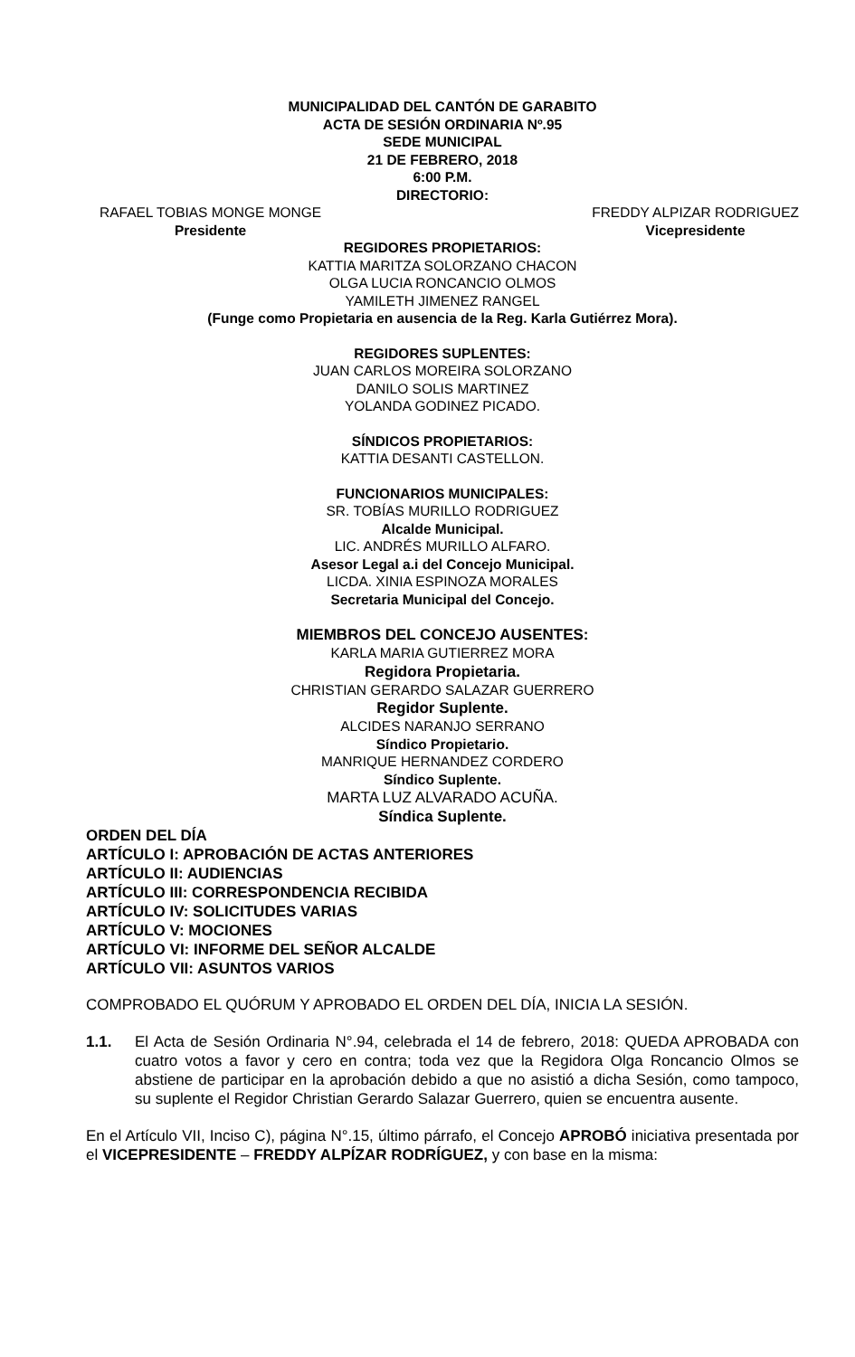MUNICIPALIDAD DEL CANTÓN DE GARABITO
ACTA DE SESIÓN ORDINARIA Nº.95
SEDE MUNICIPAL
21 DE FEBRERO, 2018
6:00 P.M.
DIRECTORIO:
RAFAEL TOBIAS MONGE MONGE
Presidente
FREDDY ALPIZAR RODRIGUEZ
Vicepresidente
REGIDORES PROPIETARIOS:
KATTIA MARITZA SOLORZANO CHACON
OLGA LUCIA RONCANCIO OLMOS
YAMILETH JIMENEZ RANGEL
(Funge como Propietaria en ausencia de la Reg. Karla Gutiérrez Mora).
REGIDORES SUPLENTES:
JUAN CARLOS MOREIRA SOLORZANO
DANILO SOLIS MARTINEZ
YOLANDA GODINEZ PICADO.
SÍNDICOS PROPIETARIOS:
KATTIA DESANTI CASTELLON.
FUNCIONARIOS MUNICIPALES:
SR. TOBÍAS MURILLO RODRIGUEZ
Alcalde Municipal.
LIC. ANDRÉS MURILLO ALFARO.
Asesor Legal a.i del Concejo Municipal.
LICDA. XINIA ESPINOZA MORALES
Secretaria Municipal del Concejo.
MIEMBROS DEL CONCEJO AUSENTES:
KARLA MARIA GUTIERREZ MORA
Regidora Propietaria.
CHRISTIAN GERARDO SALAZAR GUERRERO
Regidor Suplente.
ALCIDES NARANJO SERRANO
Síndico Propietario.
MANRIQUE HERNANDEZ CORDERO
Síndico Suplente.
MARTA LUZ ALVARADO ACUÑA.
Síndica Suplente.
ORDEN DEL DÍA
ARTÍCULO I: APROBACIÓN DE ACTAS ANTERIORES
ARTÍCULO II: AUDIENCIAS
ARTÍCULO III: CORRESPONDENCIA RECIBIDA
ARTÍCULO IV: SOLICITUDES VARIAS
ARTÍCULO V: MOCIONES
ARTÍCULO VI: INFORME DEL SEÑOR ALCALDE
ARTÍCULO VII: ASUNTOS VARIOS
COMPROBADO EL QUÓRUM Y APROBADO EL ORDEN DEL DÍA, INICIA LA SESIÓN.
1.1. El Acta de Sesión Ordinaria N°.94, celebrada el 14 de febrero, 2018: QUEDA APROBADA con cuatro votos a favor y cero en contra; toda vez que la Regidora Olga Roncancio Olmos se abstiene de participar en la aprobación debido a que no asistió a dicha Sesión, como tampoco, su suplente el Regidor Christian Gerardo Salazar Guerrero, quien se encuentra ausente.
En el Artículo VII, Inciso C), página N°.15, último párrafo, el Concejo APROBÓ iniciativa presentada por el VICEPRESIDENTE – FREDDY ALPÍZAR RODRÍGUEZ, y con base en la misma: